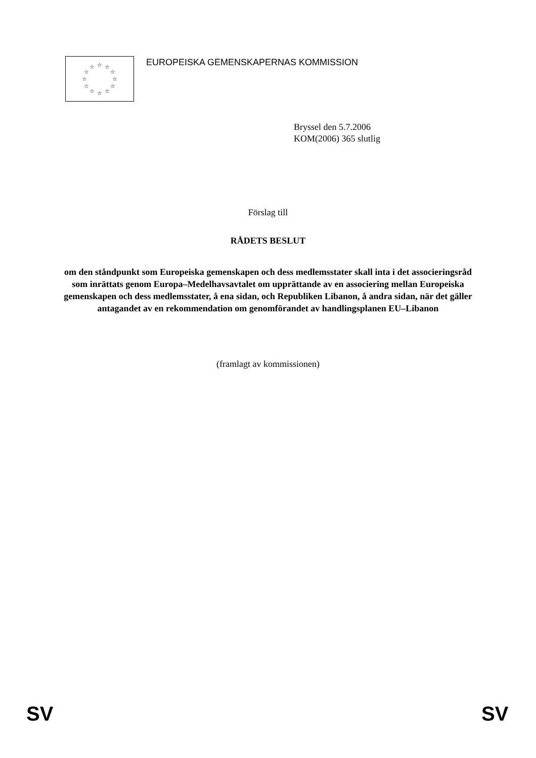☆
☆
☆
☆
☆
☆
☆
☆
☆
☆
☆
☆
EUROPEISKA GEMENSKAPERNAS KOMMISSION
Bryssel den 5.7.2006
KOM(2006) 365 slutlig
Förslag till
RÅDETS BESLUT
om den ståndpunkt som Europeiska gemenskapen och dess medlemsstater skall inta i det associeringsråd som inrättats genom Europa–Medelhavsavtalet om upprättande av en associering mellan Europeiska gemenskapen och dess medlemsstater, å ena sidan, och Republiken Libanon, å andra sidan, när det gäller antagandet av en rekommendation om genomförandet av handlingsplanen EU–Libanon
(framlagt av kommissionen)
SV SV